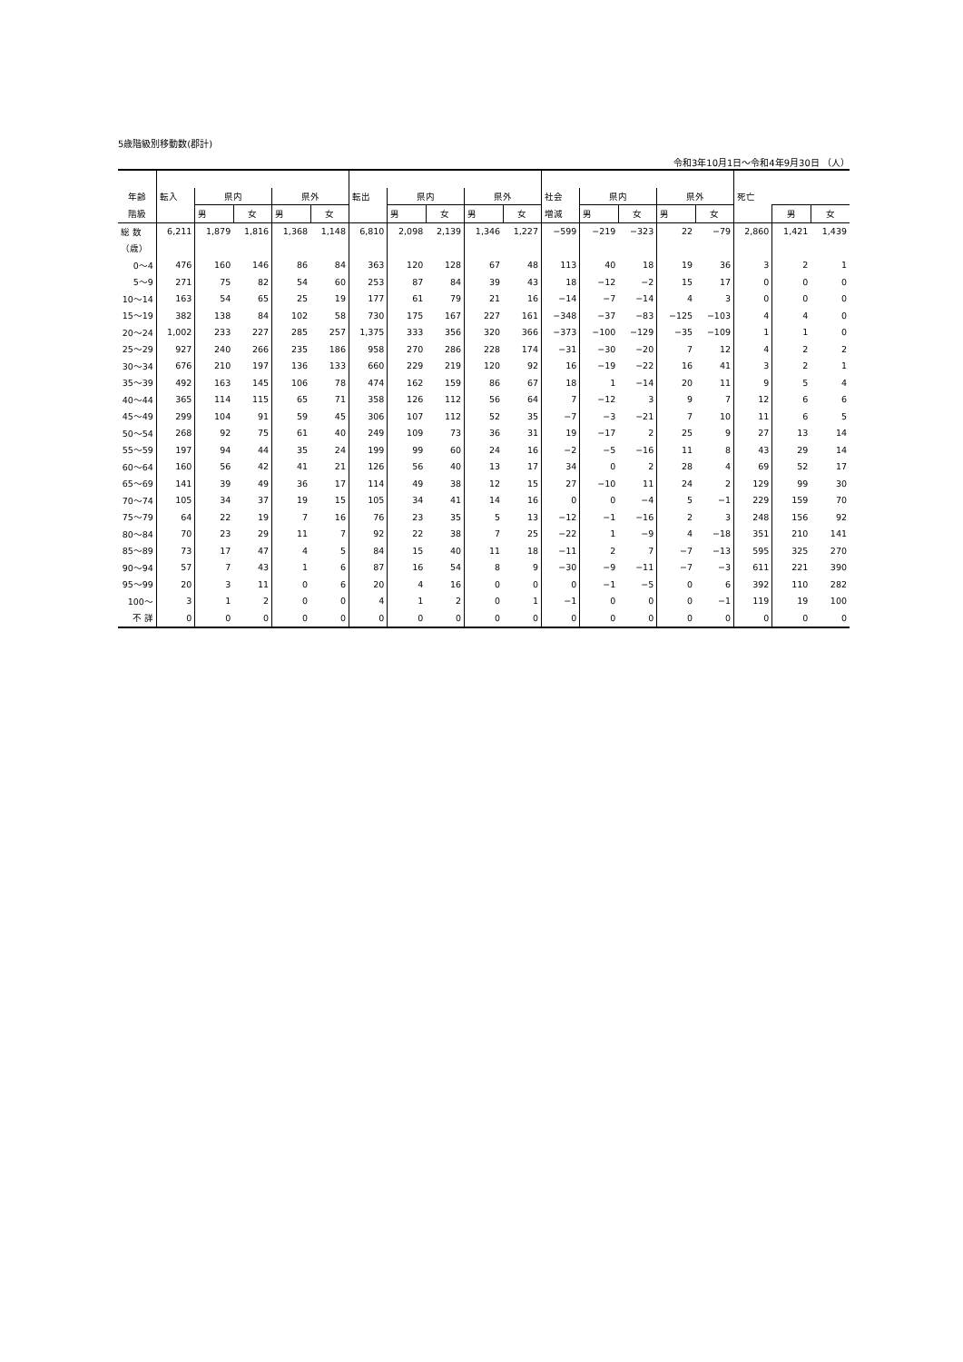5歳階級別移動数(郡計)
令和3年10月1日～令和4年9月30日 （人）
| 年齢 | 転入 | 県内 | | 県外 | | 転出 | 県内 | | 県外 | | 社会 | 県内 | | 県外 | | 死亡 | | |
| --- | --- | --- | --- | --- | --- | --- | --- | --- | --- | --- | --- | --- | --- | --- | --- | --- | --- | --- |
| 階級 | | 男 | 女 | 男 | 女 | | 男 | 女 | 男 | 女 | 増減 | 男 | 女 | 男 | 女 | | 男 | 女 |
| 総 数 | 6,211 | 1,879 | 1,816 | 1,368 | 1,148 | 6,810 | 2,098 | 2,139 | 1,346 | 1,227 | −599 | −219 | −323 | 22 | −79 | 2,860 | 1,421 | 1,439 |
| （歳） | | | | | | | | | | | | | | | | | | |
| 0～4 | 476 | 160 | 146 | 86 | 84 | 363 | 120 | 128 | 67 | 48 | 113 | 40 | 18 | 19 | 36 | 3 | 2 | 1 |
| 5～9 | 271 | 75 | 82 | 54 | 60 | 253 | 87 | 84 | 39 | 43 | 18 | −12 | −2 | 15 | 17 | 0 | 0 | 0 |
| 10～14 | 163 | 54 | 65 | 25 | 19 | 177 | 61 | 79 | 21 | 16 | −14 | −7 | −14 | 4 | 3 | 0 | 0 | 0 |
| 15～19 | 382 | 138 | 84 | 102 | 58 | 730 | 175 | 167 | 227 | 161 | −348 | −37 | −83 | −125 | −103 | 4 | 4 | 0 |
| 20～24 | 1,002 | 233 | 227 | 285 | 257 | 1,375 | 333 | 356 | 320 | 366 | −373 | −100 | −129 | −35 | −109 | 1 | 1 | 0 |
| 25～29 | 927 | 240 | 266 | 235 | 186 | 958 | 270 | 286 | 228 | 174 | −31 | −30 | −20 | 7 | 12 | 4 | 2 | 2 |
| 30～34 | 676 | 210 | 197 | 136 | 133 | 660 | 229 | 219 | 120 | 92 | 16 | −19 | −22 | 16 | 41 | 3 | 2 | 1 |
| 35～39 | 492 | 163 | 145 | 106 | 78 | 474 | 162 | 159 | 86 | 67 | 18 | 1 | −14 | 20 | 11 | 9 | 5 | 4 |
| 40～44 | 365 | 114 | 115 | 65 | 71 | 358 | 126 | 112 | 56 | 64 | 7 | −12 | 3 | 9 | 7 | 12 | 6 | 6 |
| 45～49 | 299 | 104 | 91 | 59 | 45 | 306 | 107 | 112 | 52 | 35 | −7 | −3 | −21 | 7 | 10 | 11 | 6 | 5 |
| 50～54 | 268 | 92 | 75 | 61 | 40 | 249 | 109 | 73 | 36 | 31 | 19 | −17 | 2 | 25 | 9 | 27 | 13 | 14 |
| 55～59 | 197 | 94 | 44 | 35 | 24 | 199 | 99 | 60 | 24 | 16 | −2 | −5 | −16 | 11 | 8 | 43 | 29 | 14 |
| 60～64 | 160 | 56 | 42 | 41 | 21 | 126 | 56 | 40 | 13 | 17 | 34 | 0 | 2 | 28 | 4 | 69 | 52 | 17 |
| 65～69 | 141 | 39 | 49 | 36 | 17 | 114 | 49 | 38 | 12 | 15 | 27 | −10 | 11 | 24 | 2 | 129 | 99 | 30 |
| 70～74 | 105 | 34 | 37 | 19 | 15 | 105 | 34 | 41 | 14 | 16 | 0 | 0 | −4 | 5 | −1 | 229 | 159 | 70 |
| 75～79 | 64 | 22 | 19 | 7 | 16 | 76 | 23 | 35 | 5 | 13 | −12 | −1 | −16 | 2 | 3 | 248 | 156 | 92 |
| 80～84 | 70 | 23 | 29 | 11 | 7 | 92 | 22 | 38 | 7 | 25 | −22 | 1 | −9 | 4 | −18 | 351 | 210 | 141 |
| 85～89 | 73 | 17 | 47 | 4 | 5 | 84 | 15 | 40 | 11 | 18 | −11 | 2 | 7 | −7 | −13 | 595 | 325 | 270 |
| 90～94 | 57 | 7 | 43 | 1 | 6 | 87 | 16 | 54 | 8 | 9 | −30 | −9 | −11 | −7 | −3 | 611 | 221 | 390 |
| 95～99 | 20 | 3 | 11 | 0 | 6 | 20 | 4 | 16 | 0 | 0 | 0 | −1 | −5 | 0 | 6 | 392 | 110 | 282 |
| 100～ | 3 | 1 | 2 | 0 | 0 | 4 | 1 | 2 | 0 | 1 | −1 | 0 | 0 | 0 | −1 | 119 | 19 | 100 |
| 不 詳 | 0 | 0 | 0 | 0 | 0 | 0 | 0 | 0 | 0 | 0 | 0 | 0 | 0 | 0 | 0 | 0 | 0 | 0 |